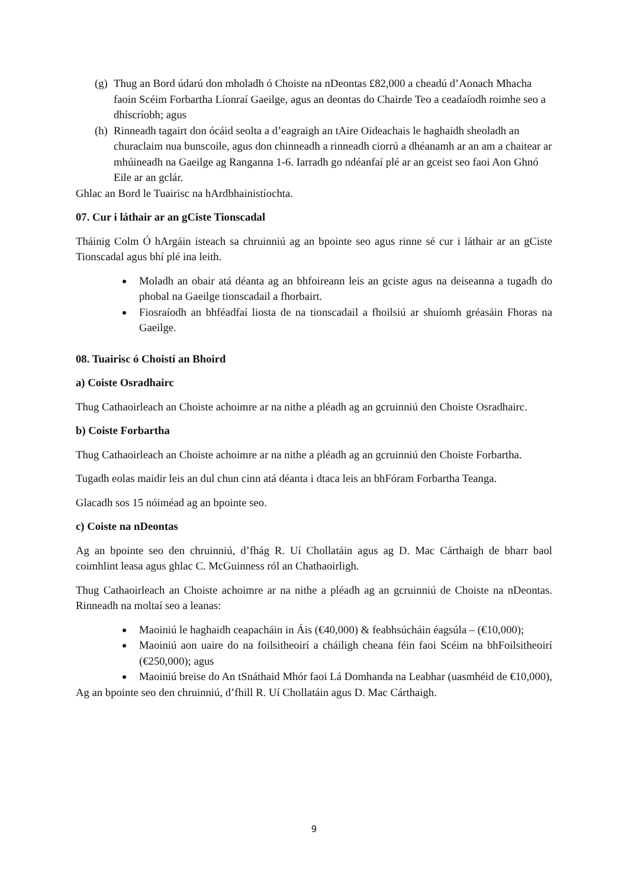(g) Thug an Bord údarú don mholadh ó Choiste na nDeontas £82,000 a cheadú d’Aonach Mhacha faoin Scéim Forbartha Líonraí Gaeilge, agus an deontas do Chairde Teo a ceadaíodh roimhe seo a dhíscríobh; agus
(h) Rinneadh tagairt don ócáid seolta a d’eagraigh an tAire Oideachais le haghaidh sheoladh an churaclaim nua bunscoile, agus don chinneadh a rinneadh ciorrú a dhéanamh ar an am a chaitear ar mhúineadh na Gaeilge ag Ranganna 1-6. Iarradh go ndéanfaí plé ar an gceist seo faoi Aon Ghnó Eile ar an gclár.
Ghlac an Bord le Tuairisc na hArdbhainistíochta.
07. Cur i láthair ar an gCiste Tionscadal
Tháinig Colm Ó hArgáin isteach sa chruinniú ag an bpointe seo agus rinne sé cur i láthair ar an gCiste Tionscadal agus bhí plé ina leith.
Moladh an obair atá déanta ag an bhfoireann leis an gciste agus na deiseanna a tugadh do phobal na Gaeilge tionscadail a fhorbairt.
Fiosraíodh an bhféadfaí liosta de na tionscadail a fhoilsiú ar shuíomh gréasáin Fhoras na Gaeilge.
08. Tuairisc ó Choistí an Bhoird
a) Coiste Osradhairc
Thug Cathaoirleach an Choiste achoimre ar na nithe a pléadh ag an gcruinniú den Choiste Osradhairc.
b) Coiste Forbartha
Thug Cathaoirleach an Choiste achoimre ar na nithe a pléadh ag an gcruinniú den Choiste Forbartha.
Tugadh eolas maidir leis an dul chun cinn atá déanta i dtaca leis an bhFóram Forbartha Teanga.
Glacadh sos 15 nóiméad ag an bpointe seo.
c) Coiste na nDeontas
Ag an bpointe seo den chruinniú, d’fhág R. Uí Chollatáin agus ag D. Mac Cárthaigh de bharr baol coimhlint leasa agus ghlac C. McGuinness ról an Chathaoirligh.
Thug Cathaoirleach an Choiste achoimre ar na nithe a pléadh ag an gcruinniú de Choiste na nDeontas. Rinneadh na moltaí seo a leanas:
Maoiniú le haghaidh ceapacháin in Áis (€40,000) & feabhsúcháin éagsúla – (€10,000);
Maoiniú aon uaire do na foilsitheoirí a cháiligh cheana féin faoi Scéim na bhFoilsitheoirí (€250,000); agus
Maoiniú breise do An tSnáthaid Mhór faoi Lá Domhanda na Leabhar (uasmhéid de €10,000),
Ag an bpointe seo den chruinniú, d’fhill R. Uí Chollatáin agus D. Mac Cárthaigh.
9